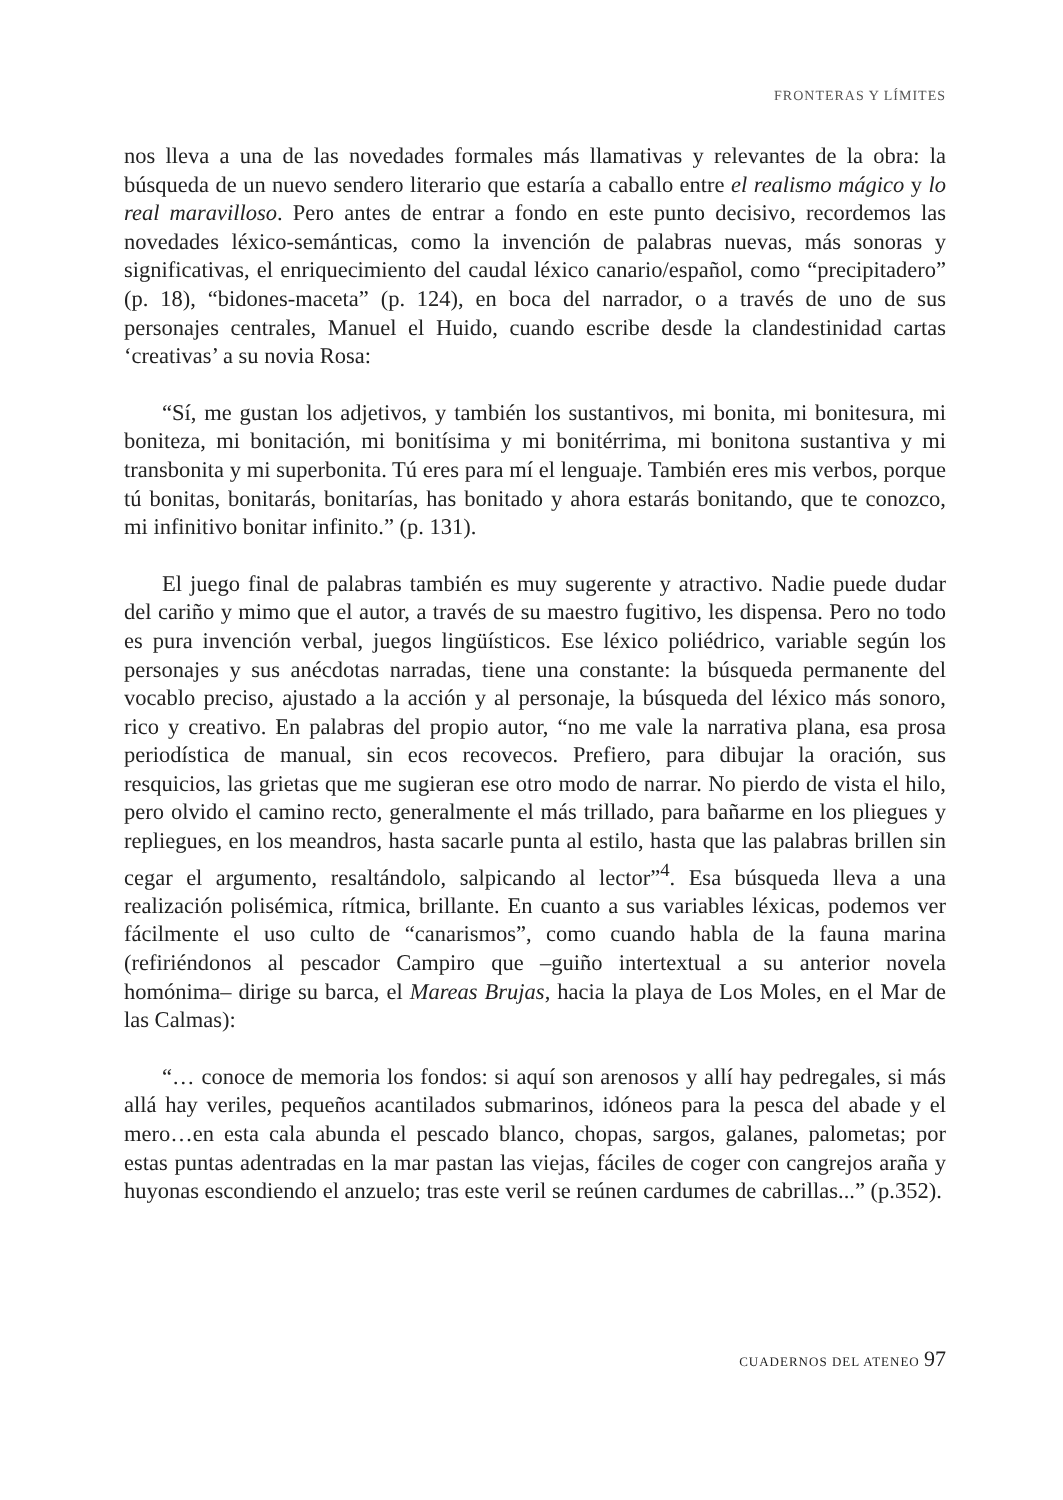FRONTERAS Y LÍMITES
nos lleva a una de las novedades formales más llamativas y relevantes de la obra: la búsqueda de un nuevo sendero literario que estaría a caballo entre el realismo mágico y lo real maravilloso. Pero antes de entrar a fondo en este punto decisivo, recordemos las novedades léxico-semánticas, como la invención de palabras nuevas, más sonoras y significativas, el enriquecimiento del caudal léxico canario/español, como “precipitadero” (p. 18), “bidones-maceta” (p. 124), en boca del narrador, o a través de uno de sus personajes centrales, Manuel el Huido, cuando escribe desde la clandestinidad cartas ‘creativas’ a su novia Rosa:
“Sí, me gustan los adjetivos, y también los sustantivos, mi bonita, mi bonitesura, mi boniteza, mi bonitación, mi bonitísima y mi bonitérrima, mi bonitona sustantiva y mi transbonita y mi superbonita. Tú eres para mí el lenguaje. También eres mis verbos, porque tú bonitas, bonitarás, bonitarías, has bonitado y ahora estarás bonitando, que te conozco, mi infinitivo bonitar infinito.” (p. 131).
El juego final de palabras también es muy sugerente y atractivo. Nadie puede dudar del cariño y mimo que el autor, a través de su maestro fugitivo, les dispensa. Pero no todo es pura invención verbal, juegos lingüísticos. Ese léxico poliédrico, variable según los personajes y sus anécdotas narradas, tiene una constante: la búsqueda permanente del vocablo preciso, ajustado a la acción y al personaje, la búsqueda del léxico más sonoro, rico y creativo. En palabras del propio autor, “no me vale la narrativa plana, esa prosa periodística de manual, sin ecos recovecos. Prefiero, para dibujar la oración, sus resquicios, las grietas que me sugieran ese otro modo de narrar. No pierdo de vista el hilo, pero olvido el camino recto, generalmente el más trillado, para bañarme en los pliegues y repliegues, en los meandros, hasta sacarle punta al estilo, hasta que las palabras brillen sin cegar el argumento, resaltándolo, salpicando al lector”<sup>4</sup>. Esa búsqueda lleva a una realización polisémica, rítmica, brillante. En cuanto a sus variables léxicas, podemos ver fácilmente el uso culto de “canarismos”, como cuando habla de la fauna marina (refiriéndonos al pescador Campiro que –guiño intertextual a su anterior novela homónima– dirige su barca, el Mareas Brujas, hacia la playa de Los Moles, en el Mar de las Calmas):
“… conoce de memoria los fondos: si aquí son arenosos y allí hay pedregales, si más allá hay veriles, pequeños acantilados submarinos, idóneos para la pesca del abade y el mero…en esta cala abunda el pescado blanco, chopas, sargos, galanes, palometas; por estas puntas adentradas en la mar pastan las viejas, fáciles de coger con cangrejos araña y huyonas escondiendo el anzuelo; tras este veril se reúnen cardumes de cabrillas...” (p.352).
CUADERNOS DEL ATENEO 97